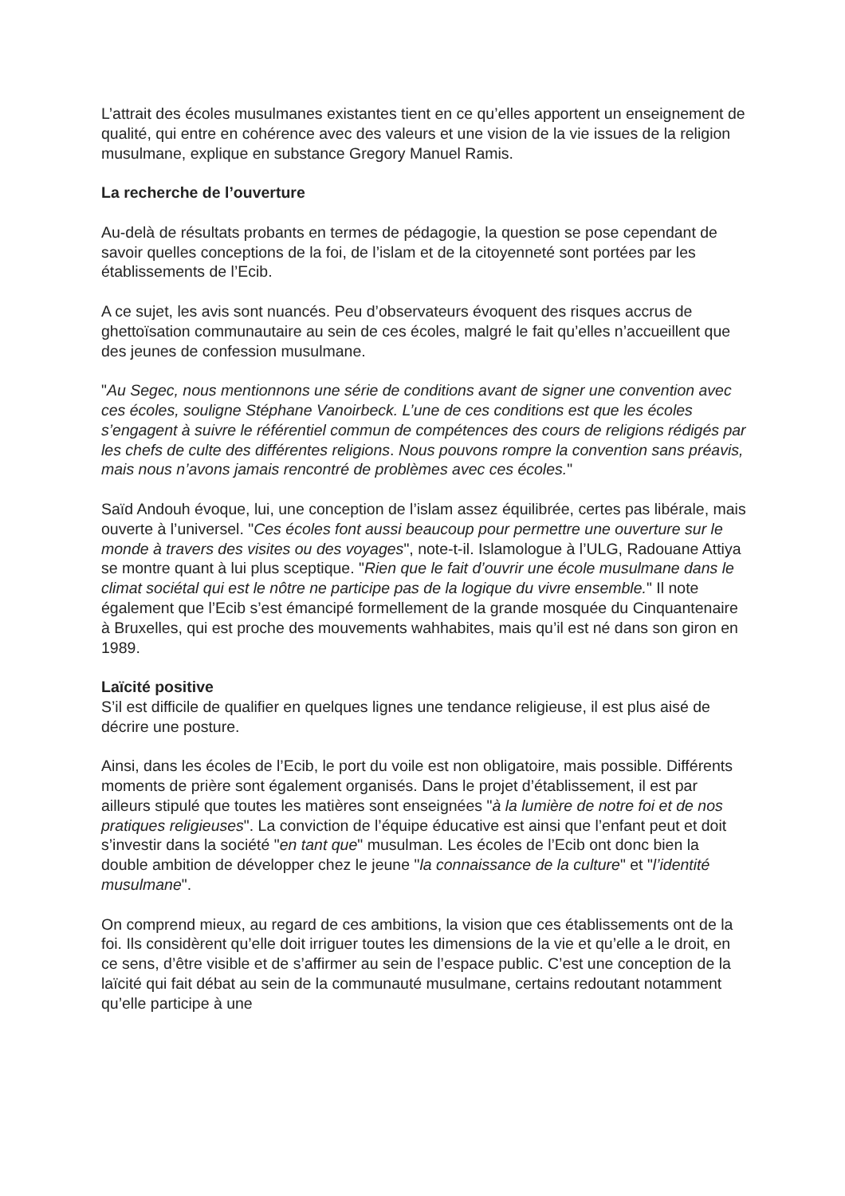L’attrait des écoles musulmanes existantes tient en ce qu’elles apportent un enseignement de qualité, qui entre en cohérence avec des valeurs et une vision de la vie issues de la religion musulmane, explique en substance Gregory Manuel Ramis.
La recherche de l’ouverture
Au-delà de résultats probants en termes de pédagogie, la question se pose cependant de savoir quelles conceptions de la foi, de l’islam et de la citoyenneté sont portées par les établissements de l’Ecib.
A ce sujet, les avis sont nuancés. Peu d’observateurs évoquent des risques accrus de ghettoïsation communautaire au sein de ces écoles, malgré le fait qu’elles n’accueillent que des jeunes de confession musulmane.
"Au Segec, nous mentionnons une série de conditions avant de signer une convention avec ces écoles, souligne Stéphane Vanoirbeck. L’une de ces conditions est que les écoles s’engagent à suivre le référentiel commun de compétences des cours de religions rédigés par les chefs de culte des différentes religions. Nous pouvons rompre la convention sans préavis, mais nous n’avons jamais rencontré de problèmes avec ces écoles."
Saïd Andouh évoque, lui, une conception de l’islam assez équilibrée, certes pas libérale, mais ouverte à l’universel. "Ces écoles font aussi beaucoup pour permettre une ouverture sur le monde à travers des visites ou des voyages", note-t-il. Islamologue à l’ULG, Radouane Attiya se montre quant à lui plus sceptique. "Rien que le fait d’ouvrir une école musulmane dans le climat sociétal qui est le nôtre ne participe pas de la logique du vivre ensemble." Il note également que l’Ecib s’est émancipé formellement de la grande mosquée du Cinquantenaire à Bruxelles, qui est proche des mouvements wahhabites, mais qu’il est né dans son giron en 1989.
Laïcité positive
S’il est difficile de qualifier en quelques lignes une tendance religieuse, il est plus aisé de décrire une posture.
Ainsi, dans les écoles de l’Ecib, le port du voile est non obligatoire, mais possible. Différents moments de prière sont également organisés. Dans le projet d’établissement, il est par ailleurs stipulé que toutes les matières sont enseignées "à la lumière de notre foi et de nos pratiques religieuses". La conviction de l’équipe éducative est ainsi que l’enfant peut et doit s’investir dans la société "en tant que" musulman. Les écoles de l’Ecib ont donc bien la double ambition de développer chez le jeune "la connaissance de la culture" et "l’identité musulmane".
On comprend mieux, au regard de ces ambitions, la vision que ces établissements ont de la foi. Ils considèrent qu’elle doit irriguer toutes les dimensions de la vie et qu’elle a le droit, en ce sens, d’être visible et de s’affirmer au sein de l’espace public. C’est une conception de la laïcité qui fait débat au sein de la communauté musulmane, certains redoutant notamment qu’elle participe à une